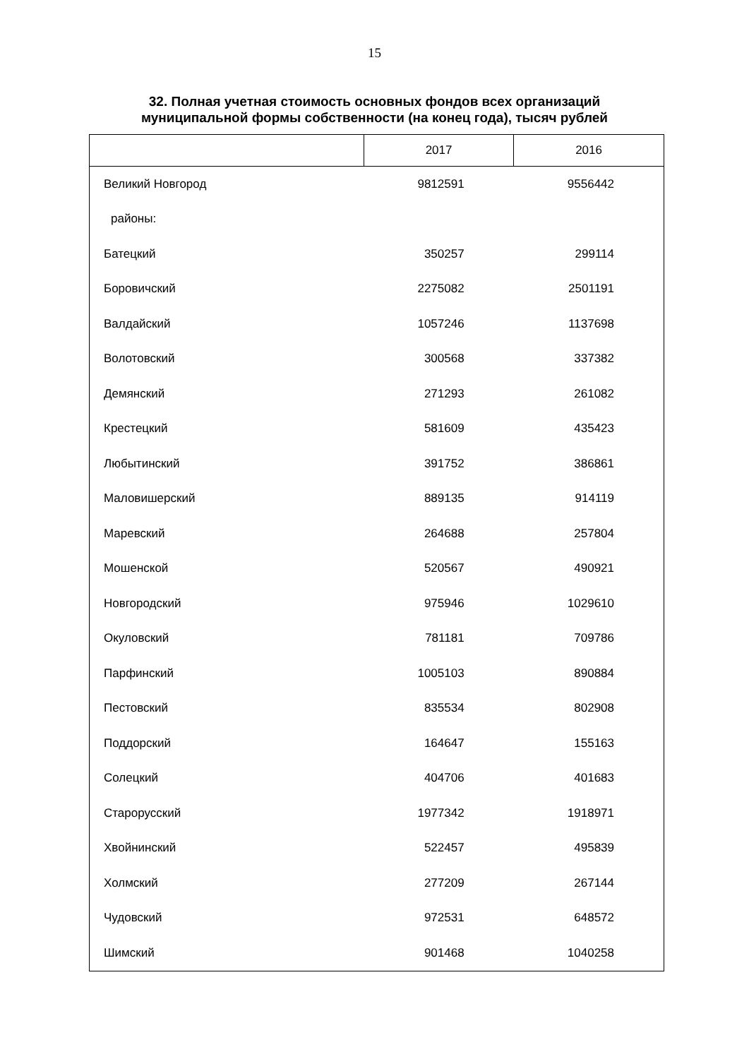15
32. Полная учетная стоимость основных фондов всех организаций
муниципальной формы собственности (на конец года), тысяч рублей
| | 2017 | 2016 |
| --- | --- | --- |
| Великий Новгород | 9812591 | 9556442 |
| районы: | | |
| Батецкий | 350257 | 299114 |
| Боровичский | 2275082 | 2501191 |
| Валдайский | 1057246 | 1137698 |
| Волотовский | 300568 | 337382 |
| Демянский | 271293 | 261082 |
| Крестецкий | 581609 | 435423 |
| Любытинский | 391752 | 386861 |
| Маловишерский | 889135 | 914119 |
| Маревский | 264688 | 257804 |
| Мошенской | 520567 | 490921 |
| Новгородский | 975946 | 1029610 |
| Окуловский | 781181 | 709786 |
| Парфинский | 1005103 | 890884 |
| Пестовский | 835534 | 802908 |
| Поддорский | 164647 | 155163 |
| Солецкий | 404706 | 401683 |
| Старорусский | 1977342 | 1918971 |
| Хвойнинский | 522457 | 495839 |
| Холмский | 277209 | 267144 |
| Чудовский | 972531 | 648572 |
| Шимский | 901468 | 1040258 |